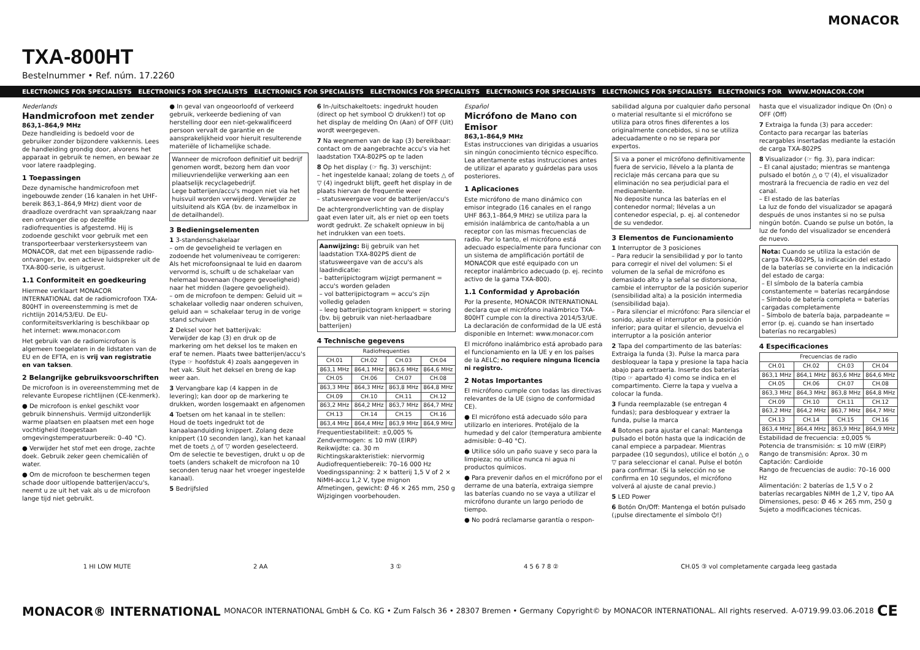TXA-800HT
Bestelnummer • Ref. núm. 17.2260
MONACOR
ELECTRONICS FOR SPECIALISTS ELECTRONICS FOR SPECIALISTS ELECTRONICS FOR SPECIALISTS ELECTRONICS FOR SPECIALISTS ELECTRONICS FOR SPECIALISTS ELECTRONICS FOR SPECIALISTS ELECTRONICS FOR WWW.MONACOR.COM
Nederlands
Handmicrofoon met zender
863,1–864,9 MHz
Deze handleiding is bedoeld voor de gebruiker zonder bijzondere vakkennis. Lees de handleiding grondig door, alvorens het apparaat in gebruik te nemen, en bewaar ze voor latere raadpleging.
1 Toepassingen
Deze dynamische handmicrofoon met ingebouwde zender (16 kanalen in het UHF-bereik 863,1–864,9 MHz) dient voor de draadloze overdracht van spraak/zang naar een ontvanger die op dezelfde radiofrequenties is afgestemd. Hij is zodoende geschikt voor gebruik met een transporteerbaar versterkersysteem van MONACOR, dat met een bijpassende radio-ontvanger, bv. een actieve luidspreker uit de TXA-800-serie, is uitgerust.
1.1 Conformiteit en goedkeuring
Hiermee verklaart MONACOR INTERNATIONAL dat de radiomicrofoon TXA-800HT in overeenstemming is met de richtlijn 2014/53/EU. De EU-conformiteitsverklaring is beschikbaar op het internet: www.monacor.com
Het gebruik van de radiomicrofoon is algemeen toegelaten in de lidstaten van de EU en de EFTA, en is vrij van registratie en van taksen.
2 Belangrijke gebruiksvoorschriften
De microfoon is in overeenstemming met de relevante Europese richtlijnen (CE-kenmerk).
● De microfoon is enkel geschikt voor gebruik binnenshuis. Vermijd uitzonderlijk warme plaatsen en plaatsen met een hoge vochtigheid (toegestaan omgevingstemperatuurbereik: 0–40 °C).
● Verwijder het stof met een droge, zachte doek. Gebruik zeker geen chemicaliën of water.
● Om de microfoon te beschermen tegen schade door uitlopende batterijen/accu's, neemt u ze uit het vak als u de microfoon lange tijd niet gebruikt.
● In geval van ongeoorloofd of verkeerd gebruik, verkeerde bediening of van herstelling door een niet-gekwalificeerd persoon vervalt de garantie en de aansprakelijkheid voor hieruit resulterende materiële of lichamelijke schade.
Wanneer de microfoon definitief uit bedrijf genomen wordt, bezorg hem dan voor milieuvriendelijke verwerking aan een plaatselijk recyclagebedrijf.
Lege batterijen/accu's mogen niet via het huisvuil worden verwijderd. Verwijder ze uitsluitend als KGA (bv. de inzamelbox in de detailhandel).
3 Bedieningselementen
1 3-standenschakelaar
– om de gevoeligheid te verlagen en zodoende het volumeniveau te corrigeren: Als het microfoonsignaal te luid en daarom vervormd is, schuift u de schakelaar van helemaal bovenaan (hogere gevoeligheid) naar het midden (lagere gevoeligheid).
– om de microfoon te dempen: Geluid uit = schakelaar volledig naar onderen schuiven, geluid aan = schakelaar terug in de vorige stand schuiven
2 Deksel voor het batterijvak:
Verwijder de kap (3) en druk op de markering om het deksel los te maken en eraf te nemen. Plaats twee batterijen/accu's (type ☞ hoofdstuk 4) zoals aangegeven in het vak. Sluit het deksel en breng de kap weer aan.
3 Vervangbare kap (4 kappen in de levering); kan door op de markering te drukken, worden losgemaakt en afgenomen
4 Toetsen om het kanaal in te stellen:
Houd de toets ingedrukt tot de kanaalaanduiding knippert. Zolang deze knippert (10 seconden lang), kan het kanaal met de toets △ of ▽ worden geselecteerd. Om de selectie te bevestigen, drukt u op de toets (anders schakelt de microfoon na 10 seconden terug naar het vroeger ingestelde kanaal).
5 Bedrijfsled
6 In-/uitschakeltoets: ingedrukt houden (direct op het symbool ⏻ drukken!) tot op het display de melding On (Aan) of OFF (Uit) wordt weergegeven.
7 Na wegnemen van de kap (3) bereikbaar: contact om de aangebrachte accu's via het laadstation TXA-802PS op te laden
8 Op het display (☞ fig. 3) verschijnt:
– het ingestelde kanaal; zolang de toets △ of ▽ (4) ingedrukt blijft, geeft het display in de plaats hiervan de frequentie weer
– statusweergave voor de batterijen/accu's
De achtergrondverlichting van de display gaat even later uit, als er niet op een toets wordt gedrukt. Ze schakelt opnieuw in bij het indrukken van een toets.
Aanwijzing: Bij gebruik van het laadstation TXA-802PS dient de statusweergave van de accu's als laadindicatie:
– batterijpictogram wijzigt permanent = accu's worden geladen
– vol batterijpictogram = accu's zijn volledig geladen
– leeg batterijpictogram knippert = storing (bv. bij gebruik van niet-herlaadbare batterijen)
4 Technische gegevens
| Radiofrequenties | | | |
| --- | --- | --- | --- |
| CH.01 | CH.02 | CH.03 | CH.04 |
| 863,1 MHz | 864,1 MHz | 863,6 MHz | 864,6 MHz |
| CH.05 | CH.06 | CH.07 | CH.08 |
| 863,3 MHz | 864,3 MHz | 863,8 MHz | 864,8 MHz |
| CH.09 | CH.10 | CH.11 | CH.12 |
| 863,2 MHz | 864,2 MHz | 863,7 MHz | 864,7 MHz |
| CH.13 | CH.14 | CH.15 | CH.16 |
| 863,4 MHz | 864,4 MHz | 863,9 MHz | 864,9 MHz |
Frequentiestabiliteit: ±0,005 %
Zendvermogen: ≤ 10 mW (EIRP)
Reikwijdte: ca. 30 m
Richtingskarakteristiek: niervormig
Audiofrequentiebereik: 70–16 000 Hz
Voedingsspanning: 2 × batterij 1,5 V of 2 × NiMH-accu 1,2 V, type mignon
Afmetingen, gewicht: Ø 46 × 265 mm, 250 g
Wijzigingen voorbehouden.
Español
Micrófono de Mano con Emisor
863,1–864,9 MHz
Estas instrucciones van dirigidas a usuarios sin ningún conocimiento técnico específico. Lea atentamente estas instrucciones antes de utilizar el aparato y guárdelas para usos posteriores.
1 Aplicaciones
Este micrófono de mano dinámico con emisor integrado (16 canales en el rango UHF 863,1–864,9 MHz) se utiliza para la emisión inalámbrica de canto/habla a un receptor con las mismas frecuencias de radio. Por lo tanto, el micrófono está adecuado especialmente para funcionar con un sistema de amplificación portátil de MONACOR que esté equipado con un receptor inalámbrico adecuado (p. ej. recinto activo de la gama TXA-800).
1.1 Conformidad y Aprobación
Por la presente, MONACOR INTERNATIONAL declara que el micrófono inalámbrico TXA-800HT cumple con la directiva 2014/53/UE. La declaración de conformidad de la UE está disponible en Internet: www.monacor.com
El micrófono inalámbrico está aprobado para el funcionamiento en la UE y en los países de la AELC; no requiere ninguna licencia ni registro.
2 Notas Importantes
El micrófono cumple con todas las directivas relevantes de la UE (signo de conformidad CE).
● El micrófono está adecuado sólo para utilizarlo en interiores. Protéjalo de la humedad y del calor (temperatura ambiente admisible: 0–40 °C).
● Utilice sólo un paño suave y seco para la limpieza; no utilice nunca ni agua ni productos químicos.
● Para prevenir daños en el micrófono por el derrame de una batería, extraiga siempre las baterías cuando no se vaya a utilizar el micrófono durante un largo periodo de tiempo.
● No podrá reclamarse garantía o respon-
sabilidad alguna por cualquier daño personal o material resultante si el micrófono se utiliza para otros fines diferentes a los originalmente concebidos, si no se utiliza adecuadamente o no se repara por expertos.
Si va a poner el micrófono definitivamente fuera de servicio, llévelo a la planta de reciclaje más cercana para que su eliminación no sea perjudicial para el medioambiente.
No deposite nunca las baterías en el contenedor normal; llévelas a un contenedor especial, p. ej. al contenedor de su vendedor.
3 Elementos de Funcionamiento
1 Interruptor de 3 posiciones
– Para reducir la sensibilidad y por lo tanto para corregir el nivel del volumen: Si el volumen de la señal de micrófono es demasiado alto y la señal se distorsiona, cambie el interruptor de la posición superior (sensibilidad alta) a la posición intermedia (sensibilidad baja).
– Para silenciar el micrófono: Para silenciar el sonido, ajuste el interruptor en la posición inferior; para quitar el silencio, devuelva el interruptor a la posición anterior
2 Tapa del compartimento de las baterías: Extraiga la funda (3). Pulse la marca para desbloquear la tapa y presione la tapa hacia abajo para extraerla. Inserte dos baterías (tipo ☞ apartado 4) como se indica en el compartimento. Cierre la tapa y vuelva a colocar la funda.
3 Funda reemplazable (se entregan 4 fundas); para desbloquear y extraer la funda, pulse la marca
4 Botones para ajustar el canal: Mantenga pulsado el botón hasta que la indicación de canal empiece a parpadear. Mientras parpadee (10 segundos), utilice el botón △ o ▽ para seleccionar el canal. Pulse el botón para confirmar. (Si la selección no se confirma en 10 segundos, el micrófono volverá al ajuste de canal previo.)
5 LED Power
6 Botón On/Off: Mantenga el botón pulsado (¡pulse directamente el símbolo ⏻!)
hasta que el visualizador indique On (On) o OFF (Off)
7 Extraiga la funda (3) para acceder: Contacto para recargar las baterías recargables insertadas mediante la estación de carga TXA-802PS
8 Visualizador (☞ fig. 3), para indicar:
– El canal ajustado; mientras se mantenga pulsado el botón △ o ▽ (4), el visualizador mostrará la frecuencia de radio en vez del canal.
– El estado de las baterías
La luz de fondo del visualizador se apagará después de unos instantes si no se pulsa ningún botón. Cuando se pulse un botón, la luz de fondo del visualizador se encenderá de nuevo.
Nota: Cuando se utiliza la estación de carga TXA-802PS, la indicación del estado de la baterías se convierte en la indicación del estado de carga:
– El símbolo de la batería cambia constantemente = baterías recargándose
– Símbolo de batería completa = baterías cargadas completamente
– Símbolo de batería baja, parpadeante = error (p. ej. cuando se han insertado baterías no recargables)
4 Especificaciones
| Frecuencias de radio | | | |
| --- | --- | --- | --- |
| CH.01 | CH.02 | CH.03 | CH.04 |
| 863,1 MHz | 864,1 MHz | 863,6 MHz | 864,6 MHz |
| CH.05 | CH.06 | CH.07 | CH.08 |
| 863,3 MHz | 864,3 MHz | 863,8 MHz | 864,8 MHz |
| CH.09 | CH.10 | CH.11 | CH.12 |
| 863,2 MHz | 864,2 MHz | 863,7 MHz | 864,7 MHz |
| CH.13 | CH.14 | CH.15 | CH.16 |
| 863,4 MHz | 864,4 MHz | 863,9 MHz | 864,9 MHz |
Estabilidad de frecuencia: ±0,005 %
Potencia de transmisión: ≤ 10 mW (EIRP)
Rango de transmisión: Aprox. 30 m
Captación: Cardioide
Rango de frecuencias de audio: 70–16 000 Hz
Alimentación: 2 baterías de 1,5 V o 2 baterías recargables NiMH de 1,2 V, tipo AA
Dimensiones, peso: Ø 46 × 265 mm, 250 g
Sujeto a modificaciones técnicas.
1 HI LOW MUTE 2 AA 3 ① 4 5 6 7 8 ② CH.05 ③ vol completamente cargada leeg gastada
MONACOR® INTERNATIONAL MONACOR INTERNATIONAL GmbH & Co. KG • Zum Falsch 36 • 28307 Bremen • Germany Copyright© by MONACOR INTERNATIONAL. All rights reserved. A-0719.99.03.06.2018 CE